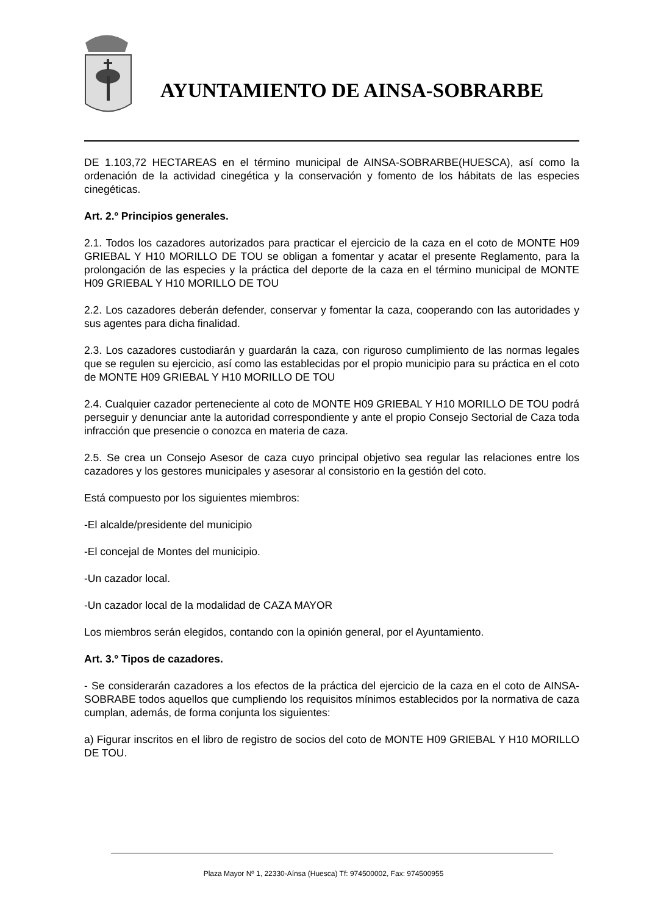AYUNTAMIENTO DE AINSA-SOBRARBE
DE 1.103,72 HECTAREAS en el término municipal de AINSA-SOBRARBE(HUESCA), así como la ordenación de la actividad cinegética y la conservación y fomento de los hábitats de las especies cinegéticas.
Art. 2.º Principios generales.
2.1. Todos los cazadores autorizados para practicar el ejercicio de la caza en el coto de MONTE H09 GRIEBAL Y H10 MORILLO DE TOU se obligan a fomentar y acatar el presente Reglamento, para la prolongación de las especies y la práctica del deporte de la caza en el término municipal de MONTE H09 GRIEBAL Y H10 MORILLO DE TOU
2.2. Los cazadores deberán defender, conservar y fomentar la caza, cooperando con las autoridades y sus agentes para dicha finalidad.
2.3. Los cazadores custodiarán y guardarán la caza, con riguroso cumplimiento de las normas legales que se regulen su ejercicio, así como las establecidas por el propio municipio para su práctica en el coto de MONTE H09 GRIEBAL Y H10 MORILLO DE TOU
2.4. Cualquier cazador perteneciente al coto de MONTE H09 GRIEBAL Y H10 MORILLO DE TOU podrá perseguir y denunciar ante la autoridad correspondiente y ante el propio Consejo Sectorial de Caza toda infracción que presencie o conozca en materia de caza.
2.5. Se crea un Consejo Asesor de caza cuyo principal objetivo sea regular las relaciones entre los cazadores y los gestores municipales y asesorar al consistorio en la gestión del coto.
Está compuesto por los siguientes miembros:
-El alcalde/presidente del municipio
-El concejal de Montes del municipio.
-Un cazador local.
-Un cazador local de la modalidad de CAZA MAYOR
Los miembros serán elegidos, contando con la opinión general, por el Ayuntamiento.
Art. 3.º Tipos de cazadores.
- Se considerarán cazadores a los efectos de la práctica del ejercicio de la caza en el coto de AINSA-SOBRABE todos aquellos que cumpliendo los requisitos mínimos establecidos por la normativa de caza cumplan, además, de forma conjunta los siguientes:
a) Figurar inscritos en el libro de registro de socios del coto de MONTE H09 GRIEBAL Y H10 MORILLO DE TOU.
Plaza Mayor Nº 1, 22330-Aínsa (Huesca) Tf: 974500002, Fax: 974500955